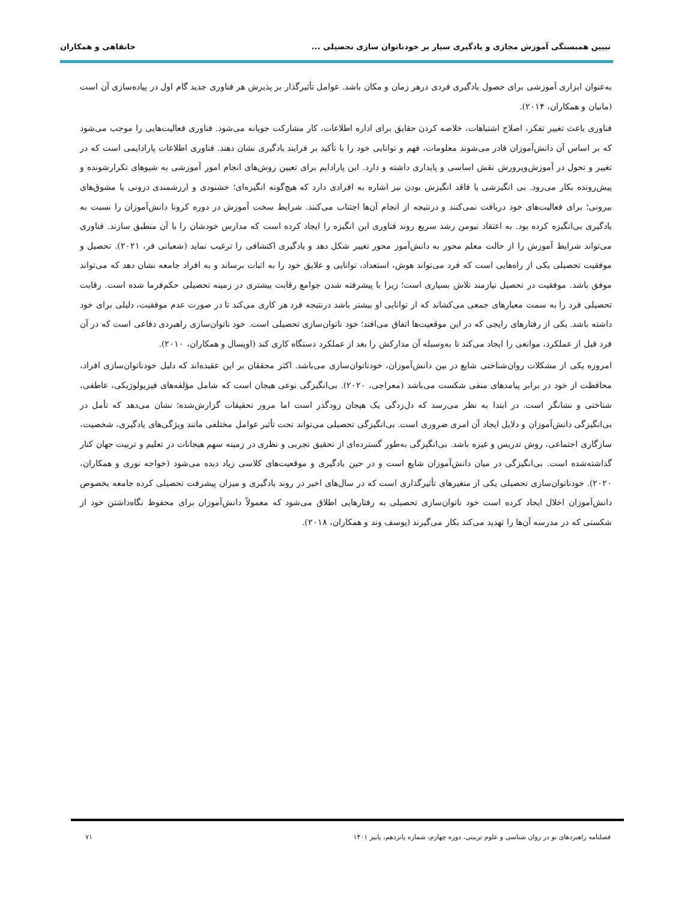تبیین همبستگی آموزش مجازی و یادگیری سیار بر خودناتوان سازی تحصیلی ... خانقاهی و همکاران
به‌عنوان ابزاری آموزشی برای حصول یادگیری فردی درهر زمان و مکان باشد. عوامل تأثیرگذار بر پذیرش هر فناوری جدید گام اول در پیاده‌سازی آن است (مانیان و همکاران، ۲۰۱۴).
فناوری باعث تغییر تفکر، اصلاح اشتباهات، خلاصه کردن حقایق برای اداره اطلاعات، کار مشارکت جویانه می‌شود. فناوری فعالیت‌هایی را موجب می‌شود که بر اساس آن دانش‌آموزان قادر می‌شوند معلومات، فهم و توانایی خود را با تأکید بر فرایند یادگیری نشان دهند. فناوری اطلاعات پارادایمی است که در تغییر و تحول در آموزش‌وپرورش نقش اساسی و پایداری داشته و دارد. این پارادایم برای تعیین روش‌های انجام امور آموزشی به شیوهای تکرارشونده و پیش‌رونده بکار می‌رود. بی انگیزشی یا فاقد انگیزش بودن نیز اشاره به افرادی دارد که هیچ‌گونه انگیزه‌ای؛ خشنودی و ارزشمندی درونی یا مشوق‌های بیرونی؛ برای فعالیت‌های خود دریافت نمی‌کنند و درنتیجه از انجام آن‌ها اجتناب می‌کنند. شرایط سخت آموزش در دوره کرونا دانش‌آموزان را نسبت به یادگیری بی‌انگیزه کرده بود. به اعتقاد نیومن رشد سریع روند فناوری این انگیزه را ایجاد کرده است که مدارس خودشان را با آن منطبق سازند. فناوری می‌تواند شرایط آموزش را از حالت معلم محور به دانش‌آموز محور تغییر شکل دهد و یادگیری اکتشافی را ترغیب نماید (شعبانی فر، ۲۰۲۱). تحصیل و موفقیت تحصیلی یکی از راه‌هایی است که فرد می‌تواند هوش، استعداد، توانایی و علایق خود را به اثبات برساند و به افراد جامعه نشان دهد که می‌تواند موفق باشد. موفقیت در تحصیل نیازمند تلاش بسیاری است؛ زیرا با پیشرفته شدن جوامع رقابت بیشتری در زمینه تحصیلی حکم‌فرما شده است. رقابت تحصیلی فرد را به سمت معیارهای جمعی می‌کشاند که از توانایی او بیشتر باشد درنتیجه فرد هر کاری می‌کند تا در صورت عدم موفقیت، دلیلی برای خود داشته باشد. یکی از رفتارهای رایجی که در این موقعیت‌ها اتفاق می‌افتد؛ خود ناتوان‌سازی تحصیلی است. خود ناتوان‌سازی راهبردی دفاعی است که در آن فرد قبل از عملکرد، موانعی را ایجاد می‌کند تا به‌وسیله آن مدارکش را بعد از عملکرد دستگاه کاری کند (اویسال و همکاران، ۲۰۱۰).
امروزه یکی از مشکلات روان‌شناختی شایع در بین دانش‌آموزان، خودناتوان‌سازی می‌باشد. اکثر محققان بر این عقیده‌اند که دلیل خودناتوان‌سازی افراد، محافظت از خود در برابر پیامدهای منفی شکست می‌باشد (معراجی، ۲۰۲۰). بی‌انگیزگی نوعی هیجان است که شامل مؤلفه‌های فیزیولوژیکی، عاطفی، شناختی و نشانگر است. در ابتدا به نظر می‌رسد که دل‌زدگی یک هیجان زودگذر است اما مرور تحقیقات گزارش‌شده؛ نشان می‌دهد که تأمل در بی‌انگیزگی دانش‌آموزان و دلایل ایجاد آن امری ضروری است. بی‌انگیزگی تحصیلی می‌تواند تحت تأثیر عوامل مختلفی مانند ویژگی‌های یادگیری، شخصیت، سازگاری اجتماعی، روش تدریس و غیره باشد. بی‌انگیزگی به‌طور گسترده‌ای از تحقیق تجربی و نظری در زمینه سهم هیجانات در تعلیم و تربیت جهان کنار گذاشته‌شده است. بی‌انگیزگی در میان دانش‌آموزان شایع است و در حین یادگیری و موقعیت‌های کلاسی زیاد دیده می‌شود (خواجه نوری و همکاران، ۲۰۲۰). خودناتوان‌سازی تحصیلی یکی از متغیرهای تأثیرگذاری است که در سال‌های اخیر در روند یادگیری و میزان پیشرفت تحصیلی کرده جامعه بخصوص دانش‌آموزان اخلال ایجاد کرده است خود ناتوان‌سازی تحصیلی به رفتارهایی اطلاق می‌شود که معمولاً دانش‌آموزان برای محفوظ نگاه‌داشتن خود از شکستی که در مدرسه آن‌ها را تهدید می‌کند بکار می‌گیرند (یوسف وند و همکاران، ۲۰۱۸).
فصلنامه راهبردهای نو در روان شناسی و علوم تربیتی، دوره چهارم، شماره پانزدهم، پاییز ۱۴۰۱ ۷۱